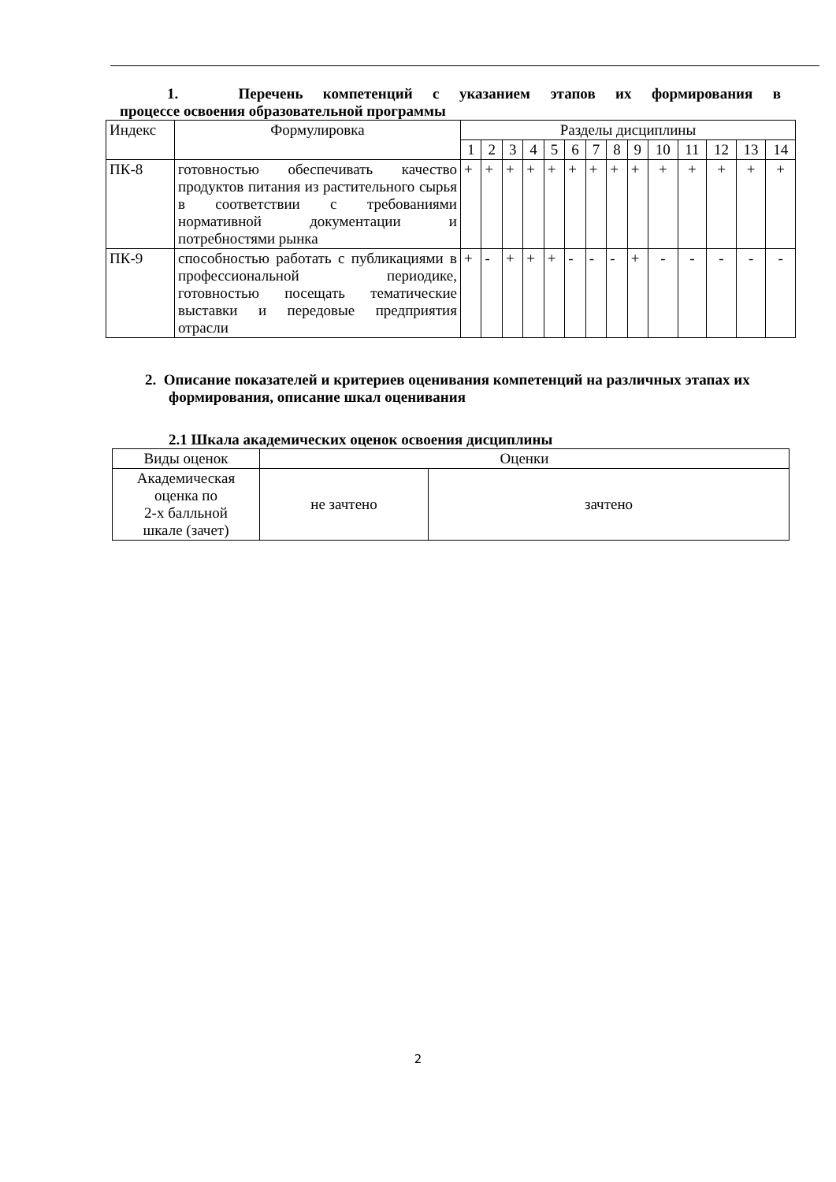1. Перечень компетенций с указанием этапов их формирования в
процессе освоения образовательной программы
| Индекс | Формулировка | Разделы дисциплины | | | | | | | | | | | | | |
| --- | --- | --- | --- | --- | --- | --- | --- | --- | --- | --- | --- | --- | --- | --- | --- |
| | | 1 | 2 | 3 | 4 | 5 | 6 | 7 | 8 | 9 | 10 | 11 | 12 | 13 | 14 |
| ПК-8 | готовностью обеспечивать качество продуктов питания из растительного сырья в соответствии с требованиями нормативной документации и потребностями рынка | + | + | + | + | + | + | + | + | + | + | + | + | + | + |
| ПК-9 | способностью работать с публикациями в профессиональной периодике, готовностью посещать тематические выставки и передовые предприятия отрасли | + | - | + | + | + | - | - | - | + | - | - | - | - | - |
2. Описание показателей и критериев оценивания компетенций на различных этапах их формирования, описание шкал оценивания
2.1 Шкала академических оценок освоения дисциплины
| Виды оценок | Оценки | |
| Академическая оценка по 2-х балльной шкале (зачет) | не зачтено | зачтено |
2